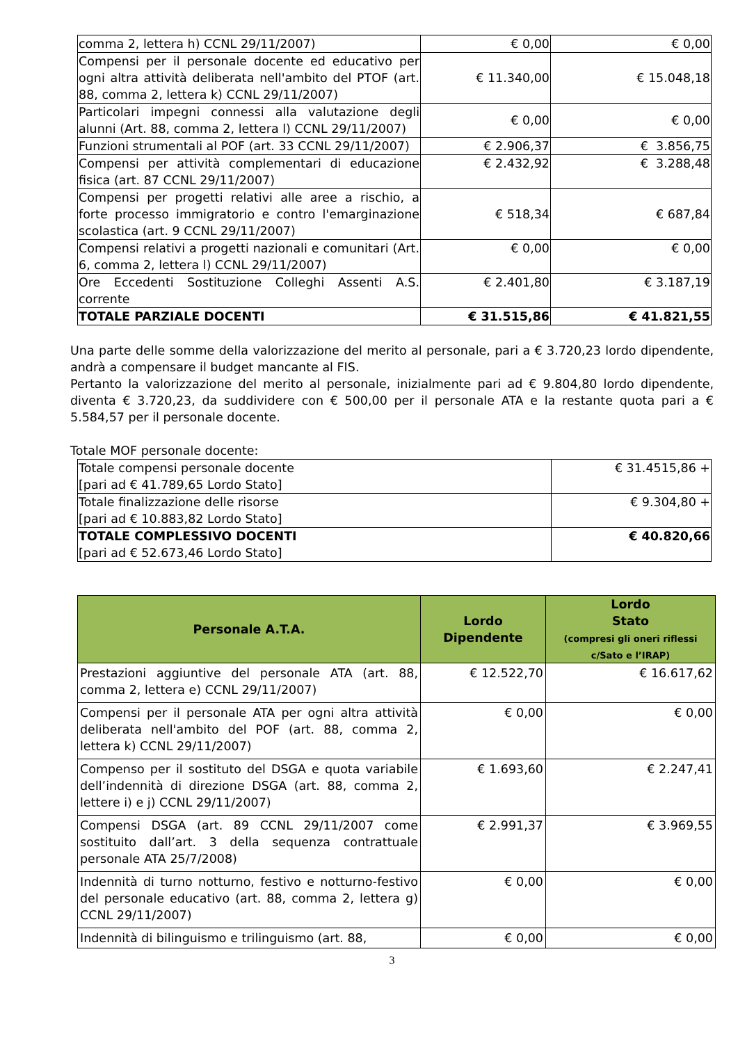| comma 2, lettera h) CCNL 29/11/2007) | € 0,00 | € 0,00 |
| Compensi per il personale docente ed educativo per ogni altra attività deliberata nell'ambito del PTOF (art. 88, comma 2, lettera k) CCNL 29/11/2007) | € 11.340,00 | € 15.048,18 |
| Particolari impegni connessi alla valutazione degli alunni (Art. 88, comma 2, lettera l) CCNL 29/11/2007) | € 0,00 | € 0,00 |
| Funzioni strumentali al POF (art. 33 CCNL 29/11/2007) | € 2.906,37 | € 3.856,75 |
| Compensi per attività complementari di educazione fisica (art. 87 CCNL 29/11/2007) | € 2.432,92 | € 3.288,48 |
| Compensi per progetti relativi alle aree a rischio, a forte processo immigratorio e contro l'emarginazione scolastica (art. 9 CCNL 29/11/2007) | € 518,34 | € 687,84 |
| Compensi relativi a progetti nazionali e comunitari (Art. 6, comma 2, lettera l) CCNL 29/11/2007) | € 0,00 | € 0,00 |
| Ore Eccedenti Sostituzione Colleghi Assenti A.S. corrente | € 2.401,80 | € 3.187,19 |
| TOTALE PARZIALE DOCENTI | € 31.515,86 | € 41.821,55 |
Una parte delle somme della valorizzazione del merito al personale, pari a € 3.720,23 lordo dipendente, andrà a compensare il budget mancante al FIS.
Pertanto la valorizzazione del merito al personale, inizialmente pari ad € 9.804,80 lordo dipendente, diventa € 3.720,23, da suddividere con € 500,00 per il personale ATA e la restante quota pari a € 5.584,57 per il personale docente.
Totale MOF personale docente:
| Totale compensi personale docente [pari ad € 41.789,65 Lordo Stato] | € 31.4515,86 + |
| Totale finalizzazione delle risorse [pari ad € 10.883,82 Lordo Stato] | € 9.304,80 + |
| TOTALE COMPLESSIVO DOCENTI [pari ad € 52.673,46 Lordo Stato] | € 40.820,66 |
| Personale A.T.A. | Lordo Dipendente | Lordo Stato (compresi gli oneri riflessi c/Sato e l’IRAP) |
| --- | --- | --- |
| Prestazioni aggiuntive del personale ATA (art. 88, comma 2, lettera e) CCNL 29/11/2007) | € 12.522,70 | € 16.617,62 |
| Compensi per il personale ATA per ogni altra attività deliberata nell'ambito del POF (art. 88, comma 2, lettera k) CCNL 29/11/2007) | € 0,00 | € 0,00 |
| Compenso per il sostituto del DSGA e quota variabile dell’indennità di direzione DSGA (art. 88, comma 2, lettere i) e j) CCNL 29/11/2007) | € 1.693,60 | € 2.247,41 |
| Compensi DSGA (art. 89 CCNL 29/11/2007 come sostituito dall’art. 3 della sequenza contrattuale personale ATA 25/7/2008) | € 2.991,37 | € 3.969,55 |
| Indennità di turno notturno, festivo e notturno-festivo del personale educativo (art. 88, comma 2, lettera g) CCNL 29/11/2007) | € 0,00 | € 0,00 |
| Indennità di bilinguismo e trilinguismo (art. 88, | € 0,00 | € 0,00 |
3